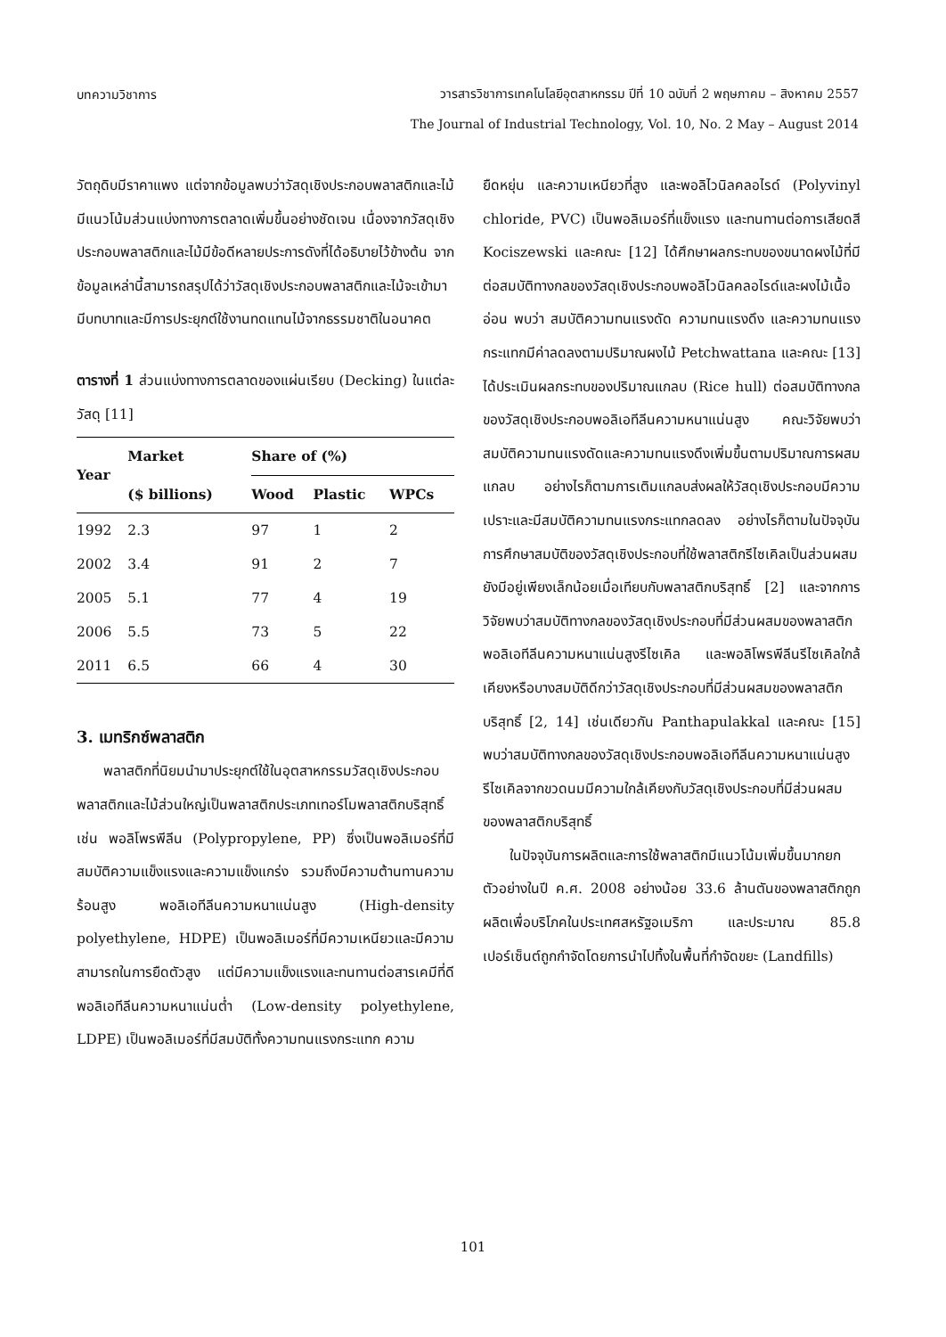บทความวิชาการ
วารสารวิชาการเทคโนโลยีอุตสาหกรรม ปีที่ 10 ฉบับที่ 2 พฤษภาคม – สิงหาคม 2557
The Journal of Industrial Technology, Vol. 10, No. 2 May – August 2014
วัตถุดิบมีราคาแพง แต่จากข้อมูลพบว่าวัสดุเชิงประกอบพลาสติกและไม้มีแนวโน้มส่วนแบ่งทางการตลาดเพิ่มขึ้นอย่างชัดเจน เนื่องจากวัสดุเชิงประกอบพลาสติกและไม้มีข้อดีหลายประการดังที่ได้อธิบายไว้ข้างต้น จากข้อมูลเหล่านี้สามารถสรุปได้ว่าวัสดุเชิงประกอบพลาสติกและไม้จะเข้ามามีบทบาทและมีการประยุกต์ใช้งานทดแทนไม้จากธรรมชาติในอนาคต
ตารางที่ 1 ส่วนแบ่งทางการตลาดของแผ่นเรียบ (Decking) ในแต่ละวัสดุ [11]
| Year | Market | Share of (%) | | |
| --- | --- | --- | --- | --- |
| | ($ billions) | Wood | Plastic | WPCs |
| 1992 | 2.3 | 97 | 1 | 2 |
| 2002 | 3.4 | 91 | 2 | 7 |
| 2005 | 5.1 | 77 | 4 | 19 |
| 2006 | 5.5 | 73 | 5 | 22 |
| 2011 | 6.5 | 66 | 4 | 30 |
3. เมทริกซ์พลาสติก
พลาสติกที่นิยมนำมาประยุกต์ใช้ในอุตสาหกรรมวัสดุเชิงประกอบพลาสติกและไม้ส่วนใหญ่เป็นพลาสติกประเภทเทอร์โมพลาสติกบริสุทธิ์เช่น พอลิโพรพีลีน (Polypropylene, PP) ซึ่งเป็นพอลิเมอร์ที่มีสมบัติความแข็งแรงและความแข็งแกร่ง รวมถึงมีความต้านทานความร้อนสูง พอลิเอทีลีนความหนาแน่นสูง (High-density polyethylene, HDPE) เป็นพอลิเมอร์ที่มีความเหนียวและมีความสามารถในการยืดตัวสูง แต่มีความแข็งแรงและทนทานต่อสารเคมีที่ดี พอลิเอทีลีนความหนาแน่นต่ำ (Low-density polyethylene, LDPE) เป็นพอลิเมอร์ที่มีสมบัติทั้งความทนแรงกระแทก ความ
ยืดหยุ่น และความเหนียวที่สูง และพอลิไวนิลคลอไรด์ (Polyvinyl chloride, PVC) เป็นพอลิเมอร์ที่แข็งแรง และทนทานต่อการเสียดสี Kociszewski และคณะ [12] ได้ศึกษาผลกระทบของขนาดผงไม้ที่มีต่อสมบัติทางกลของวัสดุเชิงประกอบพอลิไวนิลคลอไรด์และผงไม้เนื้ออ่อน พบว่า สมบัติความทนแรงดัด ความทนแรงดึง และความทนแรงกระแทกมีค่าลดลงตามปริมาณผงไม้ Petchwattana และคณะ [13] ได้ประเมินผลกระทบของปริมาณแกลบ (Rice hull) ต่อสมบัติทางกลของวัสดุเชิงประกอบพอลิเอทีลีนความหนาแน่นสูง คณะวิจัยพบว่าสมบัติความทนแรงดัดและความทนแรงดึงเพิ่มขึ้นตามปริมาณการผสมแกลบ อย่างไรก็ตามการเติมแกลบส่งผลให้วัสดุเชิงประกอบมีความเปราะและมีสมบัติความทนแรงกระแทกลดลง อย่างไรก็ตามในปัจจุบันการศึกษาสมบัติของวัสดุเชิงประกอบที่ใช้พลาสติกรีไซเคิลเป็นส่วนผสมยังมีอยู่เพียงเล็กน้อยเมื่อเทียบกับพลาสติกบริสุทธิ์ [2] และจากการวิจัยพบว่าสมบัติทางกลของวัสดุเชิงประกอบที่มีส่วนผสมของพลาสติกพอลิเอทีลีนความหนาแน่นสูงรีไซเคิล และพอลิโพรพีลีนรีไซเคิลใกล้เคียงหรือบางสมบัติดีกว่าวัสดุเชิงประกอบที่มีส่วนผสมของพลาสติกบริสุทธิ์ [2, 14] เช่นเดียวกัน Panthapulakkal และคณะ [15] พบว่าสมบัติทางกลของวัสดุเชิงประกอบพอลิเอทีลีนความหนาแน่นสูงรีไซเคิลจากขวดนมมีความใกล้เคียงกับวัสดุเชิงประกอบที่มีส่วนผสมของพลาสติกบริสุทธิ์
ในปัจจุบันการผลิตและการใช้พลาสติกมีแนวโน้มเพิ่มขึ้นมากยกตัวอย่างในปี ค.ศ. 2008 อย่างน้อย 33.6 ล้านตันของพลาสติกถูกผลิตเพื่อบริโภคในประเทศสหรัฐอเมริกา และประมาณ 85.8 เปอร์เซ็นต์ถูกกำจัดโดยการนำไปทิ้งในพื้นที่กำจัดขยะ (Landfills)
101